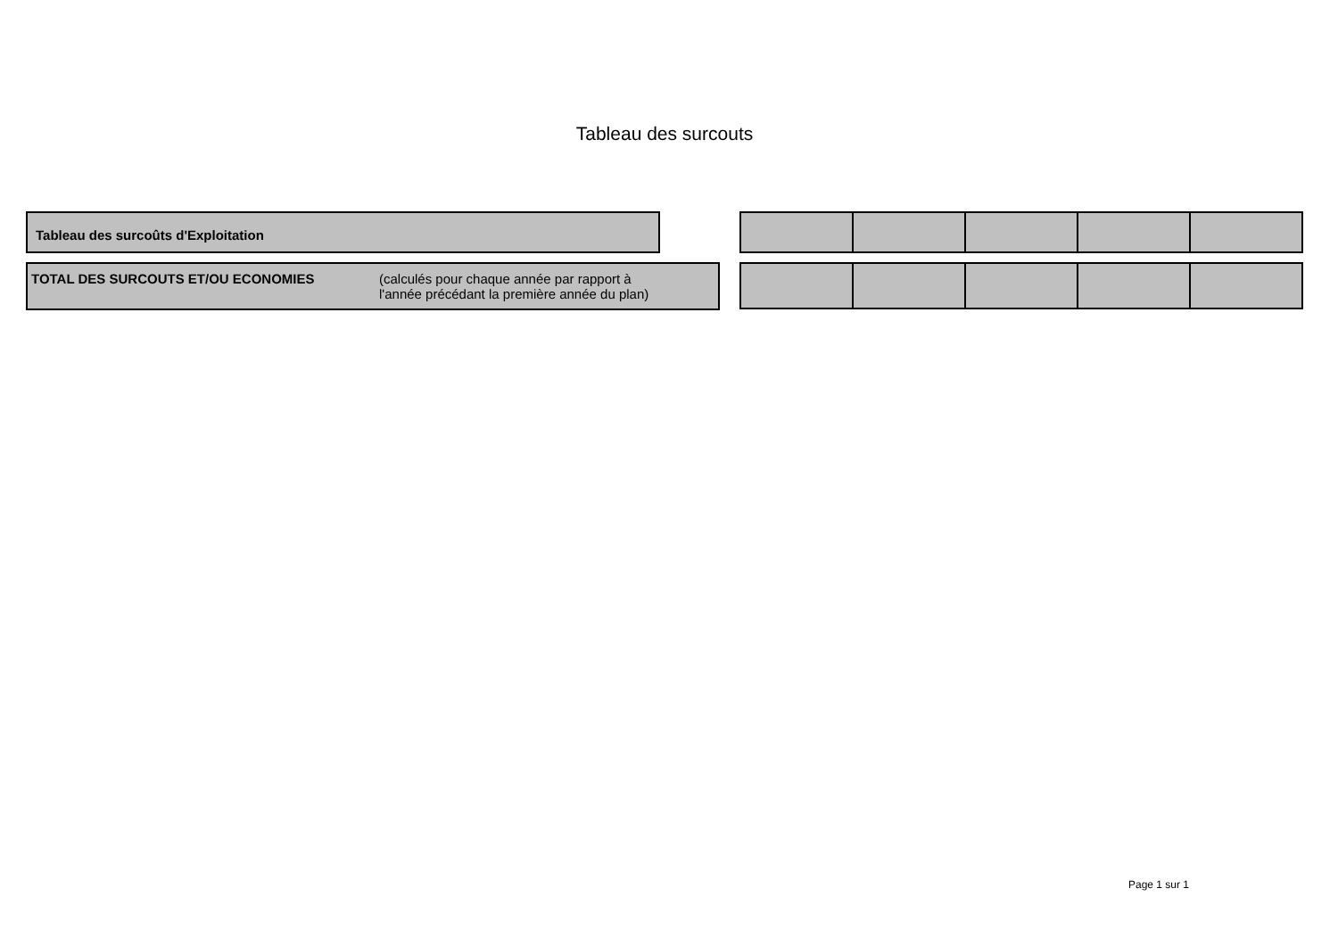Tableau des surcouts
Tableau des surcoûts d'Exploitation
TOTAL DES SURCOUTS ET/OU ECONOMIES (calculés pour chaque année par rapport à
l'année précédant la première année du plan)
Page 1 sur 1